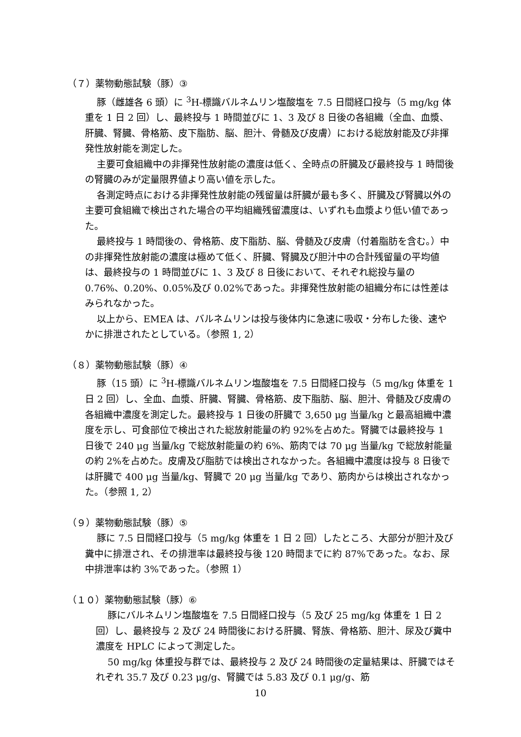（７）薬物動態試験（豚）③
豚（雌雄各 6 頭）に <sup>3</sup>H-標識バルネムリン塩酸塩を 7.5 日間経口投与（5 mg/kg 体重を 1 日 2 回）し、最終投与 1 時間並びに 1、3 及び 8 日後の各組織（全血、血漿、肝臓、腎臓、骨格筋、皮下脂肪、脳、胆汁、骨髄及び皮膚）における総放射能及び非揮発性放射能を測定した。
主要可食組織中の非揮発性放射能の濃度は低く、全時点の肝臓及び最終投与 1 時間後の腎臓のみが定量限界値より高い値を示した。
各測定時点における非揮発性放射能の残留量は肝臓が最も多く、肝臓及び腎臓以外の主要可食組織で検出された場合の平均組織残留濃度は、いずれも血漿より低い値であった。
最終投与 1 時間後の、骨格筋、皮下脂肪、脳、骨髄及び皮膚（付着脂肪を含む。）中の非揮発性放射能の濃度は極めて低く、肝臓、腎臓及び胆汁中の合計残留量の平均値は、最終投与の 1 時間並びに 1、3 及び 8 日後において、それぞれ総投与量の 0.76%、0.20%、0.05%及び 0.02%であった。非揮発性放射能の組織分布には性差はみられなかった。
以上から、EMEA は、バルネムリンは投与後体内に急速に吸収・分布した後、速やかに排泄されたとしている。（参照 1, 2）
（８）薬物動態試験（豚）④
豚（15 頭）に <sup>3</sup>H-標識バルネムリン塩酸塩を 7.5 日間経口投与（5 mg/kg 体重を 1 日 2 回）し、全血、血漿、肝臓、腎臓、骨格筋、皮下脂肪、脳、胆汁、骨髄及び皮膚の各組織中濃度を測定した。最終投与 1 日後の肝臓で 3,650 μg 当量/kg と最高組織中濃度を示し、可食部位で検出された総放射能量の約 92%を占めた。腎臓では最終投与 1 日後で 240 μg 当量/kg で総放射能量の約 6%、筋肉では 70 μg 当量/kg で総放射能量の約 2%を占めた。皮膚及び脂肪では検出されなかった。各組織中濃度は投与 8 日後では肝臓で 400 μg 当量/kg、腎臓で 20 μg 当量/kg であり、筋肉からは検出されなかった。（参照 1, 2）
（９）薬物動態試験（豚）⑤
豚に 7.5 日間経口投与（5 mg/kg 体重を 1 日 2 回）したところ、大部分が胆汁及び糞中に排泄され、その排泄率は最終投与後 120 時間までに約 87%であった。なお、尿中排泄率は約 3%であった。（参照 1）
（１０）薬物動態試験（豚）⑥
豚にバルネムリン塩酸塩を 7.5 日間経口投与（5 及び 25 mg/kg 体重を 1 日 2 回）し、最終投与 2 及び 24 時間後における肝臓、腎族、骨格筋、胆汁、尿及び糞中濃度を HPLC によって測定した。
50 mg/kg 体重投与群では、最終投与 2 及び 24 時間後の定量結果は、肝臓ではそれぞれ 35.7 及び 0.23 μg/g、腎臓では 5.83 及び 0.1 μg/g、筋
10